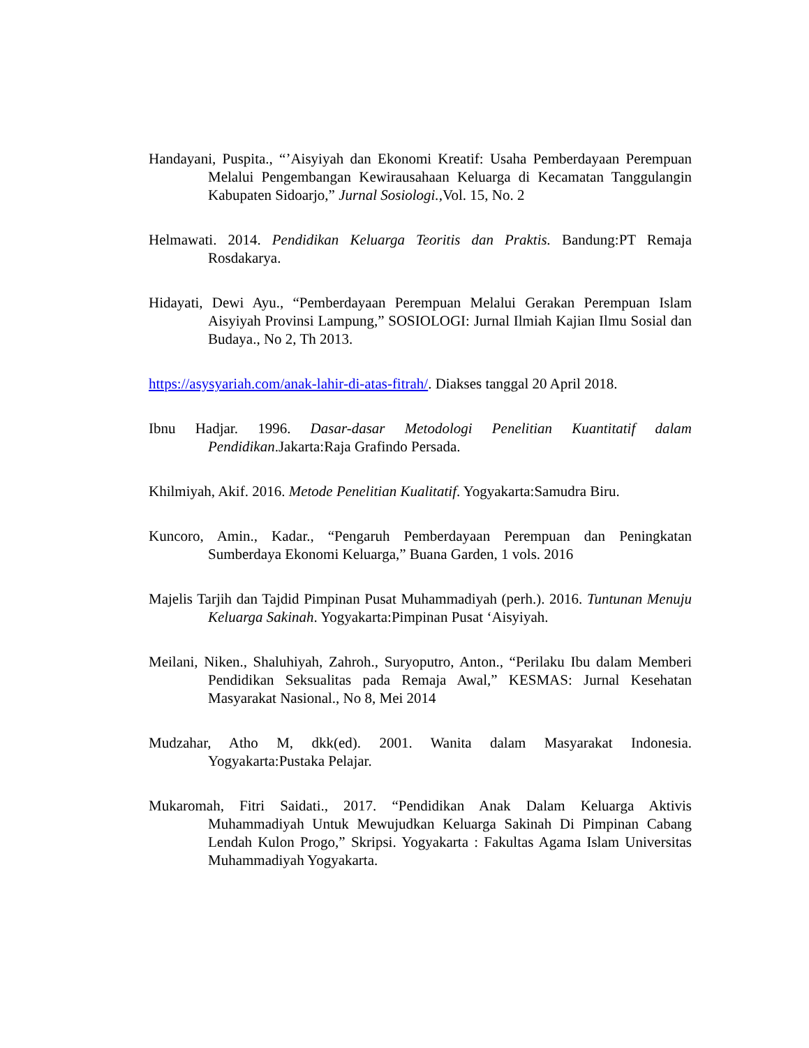Handayani, Puspita., “’Aisyiyah dan Ekonomi Kreatif: Usaha Pemberdayaan Perempuan Melalui Pengembangan Kewirausahaan Keluarga di Kecamatan Tanggulangin Kabupaten Sidoarjo,” Jurnal Sosiologi., Vol. 15, No. 2
Helmawati. 2014. Pendidikan Keluarga Teoritis dan Praktis. Bandung:PT Remaja Rosdakarya.
Hidayati, Dewi Ayu., “Pemberdayaan Perempuan Melalui Gerakan Perempuan Islam Aisyiyah Provinsi Lampung,” SOSIOLOGI: Jurnal Ilmiah Kajian Ilmu Sosial dan Budaya., No 2, Th 2013.
https://asysyariah.com/anak-lahir-di-atas-fitrah/. Diakses tanggal 20 April 2018.
Ibnu Hadjar. 1996. Dasar-dasar Metodologi Penelitian Kuantitatif dalam Pendidikan.Jakarta:Raja Grafindo Persada.
Khilmiyah, Akif. 2016. Metode Penelitian Kualitatif. Yogyakarta:Samudra Biru.
Kuncoro, Amin., Kadar., “Pengaruh Pemberdayaan Perempuan dan Peningkatan Sumberdaya Ekonomi Keluarga,” Buana Garden, 1 vols. 2016
Majelis Tarjih dan Tajdid Pimpinan Pusat Muhammadiyah (perh.). 2016. Tuntunan Menuju Keluarga Sakinah. Yogyakarta:Pimpinan Pusat ‘Aisyiyah.
Meilani, Niken., Shaluhiyah, Zahroh., Suryoputro, Anton., “Perilaku Ibu dalam Memberi Pendidikan Seksualitas pada Remaja Awal,” KESMAS: Jurnal Kesehatan Masyarakat Nasional., No 8, Mei 2014
Mudzahar, Atho M, dkk(ed). 2001. Wanita dalam Masyarakat Indonesia. Yogyakarta:Pustaka Pelajar.
Mukaromah, Fitri Saidati., 2017. “Pendidikan Anak Dalam Keluarga Aktivis Muhammadiyah Untuk Mewujudkan Keluarga Sakinah Di Pimpinan Cabang Lendah Kulon Progo,” Skripsi. Yogyakarta : Fakultas Agama Islam Universitas Muhammadiyah Yogyakarta.